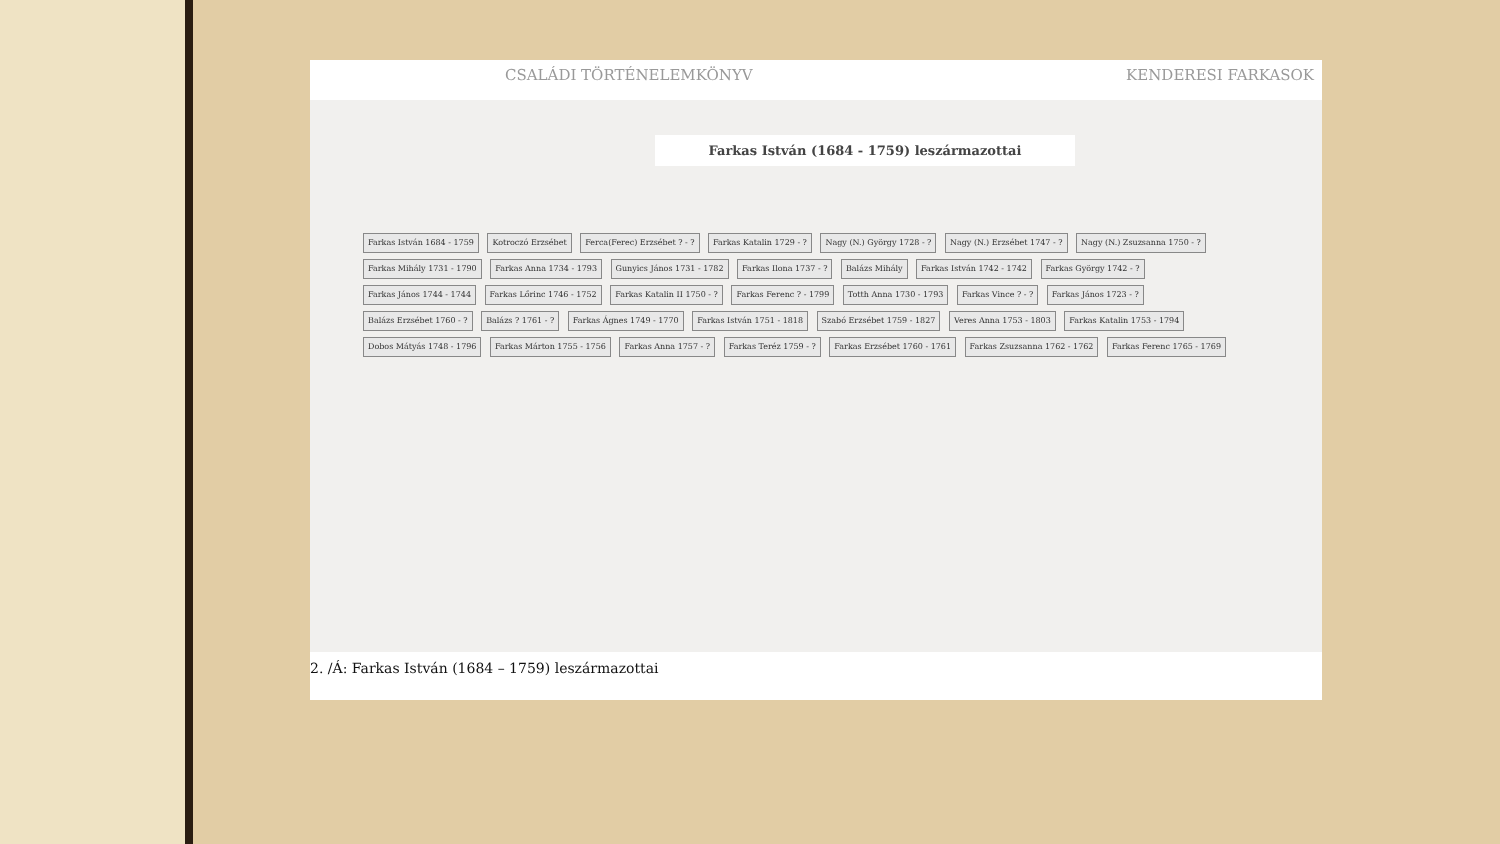CSALÁDI TÖRTÉNELEMKÖNYV KENDERESI FARKASOK
Farkas István (1684 - 1759) leszármazottai
Farkas István 1684 - 1759 Kotroczó Erzsébet Ferca(Ferec) Erzsébet ? - ? Farkas Katalin 1729 - ? Nagy (N.) György 1728 - ? Nagy (N.) Erzsébet 1747 - ? Nagy (N.) Zsuzsanna 1750 - ? Farkas Mihály 1731 - 1790 Farkas Anna 1734 - 1793 Gunyics János 1731 - 1782 Farkas Ilona 1737 - ? Balázs Mihály Farkas István 1742 - 1742 Farkas György 1742 - ? Farkas János 1744 - 1744 Farkas Lőrinc 1746 - 1752 Farkas Katalin II 1750 - ? Farkas Ferenc ? - 1799 Totth Anna 1730 - 1793 Farkas Vince ? - ? Farkas János 1723 - ? Balázs Erzsébet 1760 - ? Balázs ? 1761 - ? Farkas Ágnes 1749 - 1770 Farkas István 1751 - 1818 Szabó Erzsébet 1759 - 1827 Veres Anna 1753 - 1803 Farkas Katalin 1753 - 1794 Dobos Mátyás 1748 - 1796 Farkas Márton 1755 - 1756 Farkas Anna 1757 - ? Farkas Teréz 1759 - ? Farkas Erzsébet 1760 - 1761 Farkas Zsuzsanna 1762 - 1762 Farkas Ferenc 1765 - 1769
2. /Á: Farkas István (1684 – 1759) leszármazottai